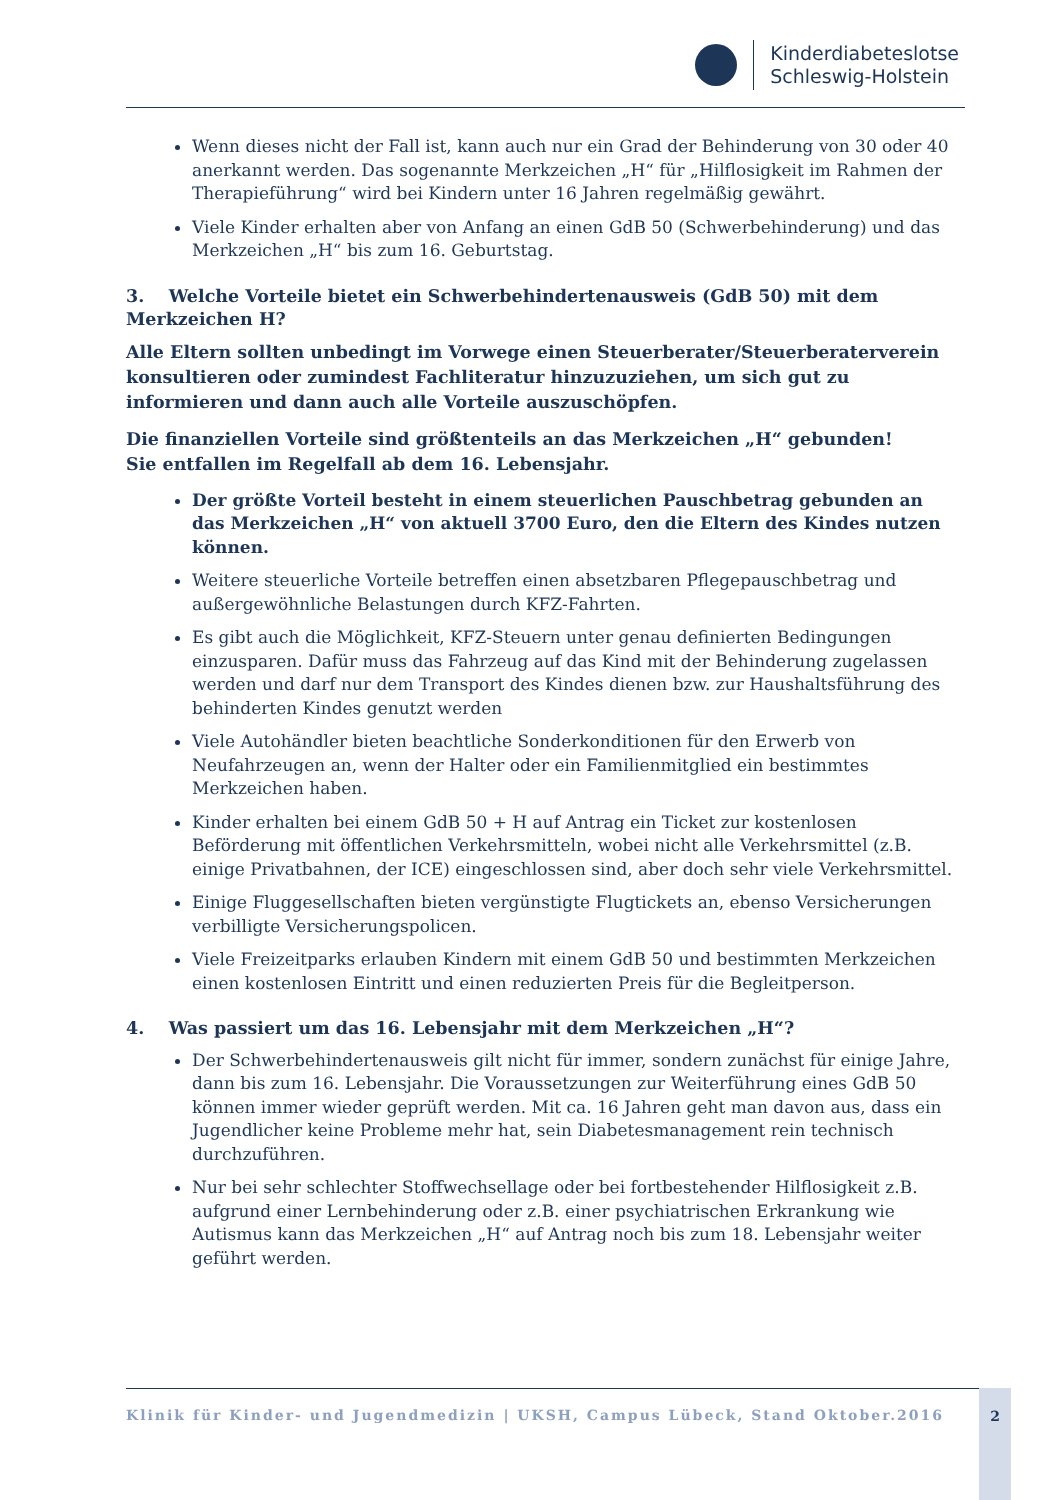Kinderdiabeteslotse
Schleswig-Holstein
Wenn dieses nicht der Fall ist, kann auch nur ein Grad der Behinderung von 30 oder 40 anerkannt werden. Das sogenannte Merkzeichen „H“ für „Hilflosigkeit im Rahmen der Therapieführung“ wird bei Kindern unter 16 Jahren regelmäßig gewährt.
Viele Kinder erhalten aber von Anfang an einen GdB 50 (Schwerbehinderung) und das Merkzeichen „H“ bis zum 16. Geburtstag.
3. Welche Vorteile bietet ein Schwerbehindertenausweis (GdB 50) mit dem Merkzeichen H?
Alle Eltern sollten unbedingt im Vorwege einen Steuerberater/Steuerberaterverein konsultieren oder zumindest Fachliteratur hinzuzuziehen, um sich gut zu informieren und dann auch alle Vorteile auszuschöpfen.
Die finanziellen Vorteile sind größtenteils an das Merkzeichen „H“ gebunden!
Sie entfallen im Regelfall ab dem 16. Lebensjahr.
Der größte Vorteil besteht in einem steuerlichen Pauschbetrag gebunden an das Merkzeichen „H“ von aktuell 3700 Euro, den die Eltern des Kindes nutzen können.
Weitere steuerliche Vorteile betreffen einen absetzbaren Pflegepauschbetrag und außergewöhnliche Belastungen durch KFZ-Fahrten.
Es gibt auch die Möglichkeit, KFZ-Steuern unter genau definierten Bedingungen einzusparen. Dafür muss das Fahrzeug auf das Kind mit der Behinderung zugelassen werden und darf nur dem Transport des Kindes dienen bzw. zur Haushaltsführung des behinderten Kindes genutzt werden
Viele Autohändler bieten beachtliche Sonderkonditionen für den Erwerb von Neufahrzeugen an, wenn der Halter oder ein Familienmitglied ein bestimmtes Merkzeichen haben.
Kinder erhalten bei einem GdB 50 + H auf Antrag ein Ticket zur kostenlosen Beförderung mit öffentlichen Verkehrsmitteln, wobei nicht alle Verkehrsmittel (z.B. einige Privatbahnen, der ICE) eingeschlossen sind, aber doch sehr viele Verkehrsmittel.
Einige Fluggesellschaften bieten vergünstigte Flugtickets an, ebenso Versicherungen verbilligte Versicherungspolicen.
Viele Freizeitparks erlauben Kindern mit einem GdB 50 und bestimmten Merkzeichen einen kostenlosen Eintritt und einen reduzierten Preis für die Begleitperson.
4. Was passiert um das 16. Lebensjahr mit dem Merkzeichen „H“?
Der Schwerbehindertenausweis gilt nicht für immer, sondern zunächst für einige Jahre, dann bis zum 16. Lebensjahr. Die Voraussetzungen zur Weiterführung eines GdB 50 können immer wieder geprüft werden. Mit ca. 16 Jahren geht man davon aus, dass ein Jugendlicher keine Probleme mehr hat, sein Diabetesmanagement rein technisch durchzuführen.
Nur bei sehr schlechter Stoffwechsellage oder bei fortbestehender Hilflosigkeit z.B. aufgrund einer Lernbehinderung oder z.B. einer psychiatrischen Erkrankung wie Autismus kann das Merkzeichen „H“ auf Antrag noch bis zum 18. Lebensjahr weiter geführt werden.
Klinik für Kinder- und Jugendmedizin | UKSH, Campus Lübeck, Stand Oktober.2016
2